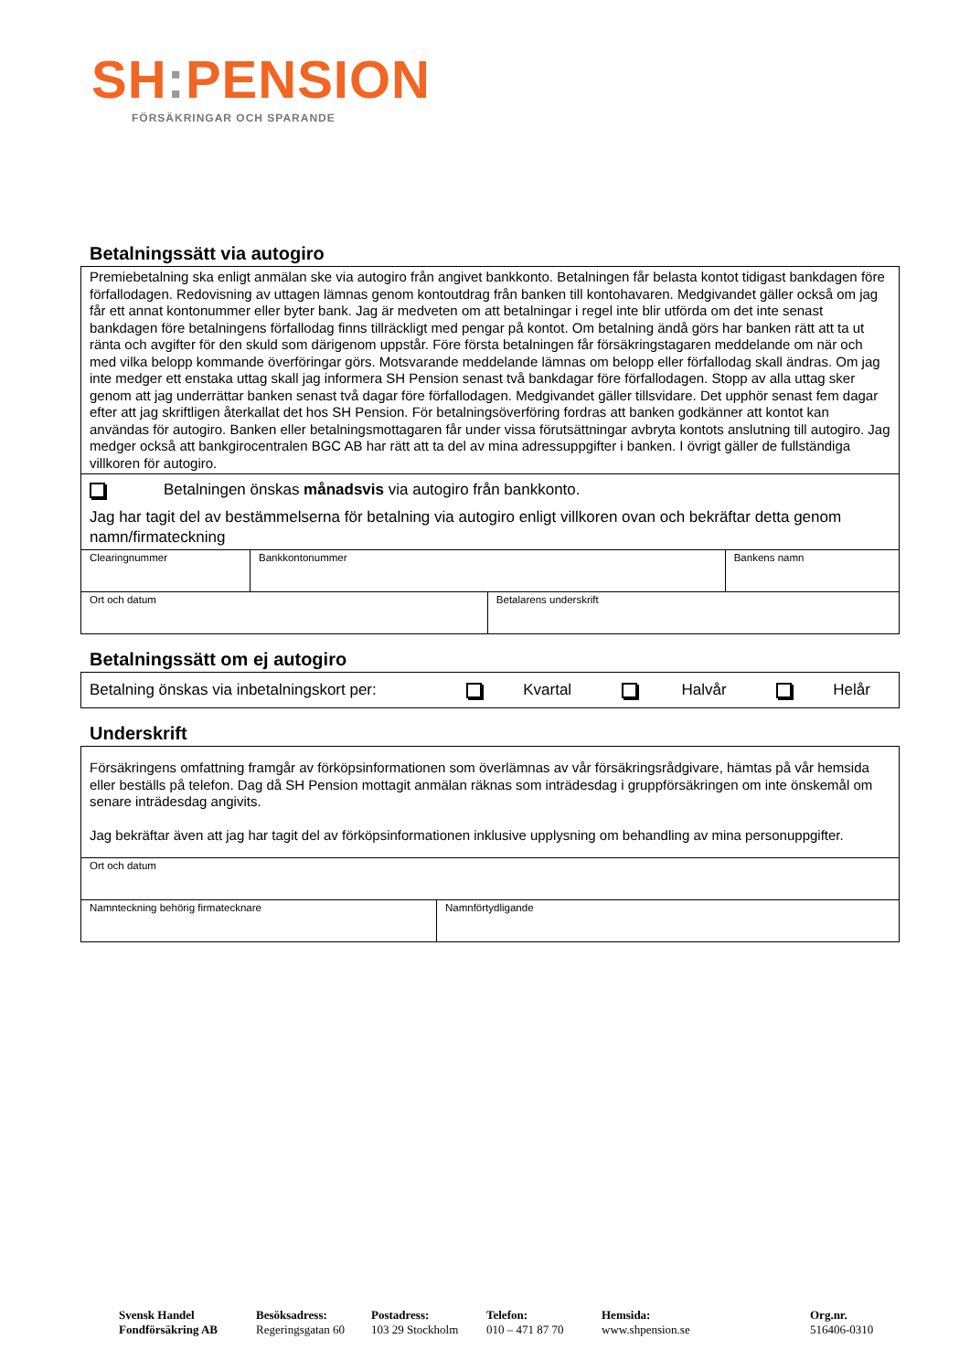SH: PENSION
FÖRSÄKRINGAR OCH SPARANDE
Betalningssätt via autogiro
| Premiebetalning ska enligt anmälan ske via autogiro från angivet bankkonto. Betalningen får belasta kontot tidigast bankdagen före förfallodagen. Redovisning av uttagen lämnas genom kontoutdrag från banken till kontohavaren. Medgivandet gäller också om jag får ett annat kontonummer eller byter bank. Jag är medveten om att betalningar i regel inte blir utförda om det inte senast bankdagen före betalningens förfallodag finns tillräckligt med pengar på kontot. Om betalning ändå görs har banken rätt att ta ut ränta och avgifter för den skuld som därigenom uppstår. Före första betalningen får försäkringstagaren meddelande om när och med vilka belopp kommande överföringar görs. Motsvarande meddelande lämnas om belopp eller förfallodag skall ändras. Om jag inte medger ett enstaka uttag skall jag informera SH Pension senast två bankdagar före förfallodagen. Stopp av alla uttag sker genom att jag underrättar banken senast två dagar före förfallodagen. Medgivandet gäller tillsvidare. Det upphör senast fem dagar efter att jag skriftligen återkallat det hos SH Pension. För betalningsöverföring fordras att banken godkänner att kontot kan användas för autogiro. Banken eller betalningsmottagaren får under vissa förutsättningar avbryta kontots anslutning till autogiro. Jag medger också att bankgirocentralen BGC AB har rätt att ta del av mina adressuppgifter i banken. I övrigt gäller de fullständiga villkoren för autogiro. | | | |
| Betalningen önskas månadsvis via autogiro från bankkonto. Jag har tagit del av bestämmelserna för betalning via autogiro enligt villkoren ovan och bekräftar detta genom namn/firmateckning | | | |
| Clearingnummer | Bankkontonummer | | Bankens namn |
| Ort och datum | | Betalarens underskrift | |
Betalningssätt om ej autogiro
| Betalning önskas via inbetalningskort per: Kvartal Halvår Helår |
Underskrift
| Försäkringens omfattning framgår av förköpsinformationen som överlämnas av vår försäkringsrådgivare, hämtas på vår hemsida eller beställs på telefon. Dag då SH Pension mottagit anmälan räknas som inträdesdag i gruppförsäkringen om inte önskemål om senare inträdesdag angivits. Jag bekräftar även att jag har tagit del av förköpsinformationen inklusive upplysning om behandling av mina personuppgifter. | |
| Ort och datum | |
| Namnteckning behörig firmatecknare | Namnförtydligande |
Svensk Handel
Fondförsäkring AB
Besöksadress:
Regeringsgatan 60
Postadress:
103 29 Stockholm
Telefon:
010 – 471 87 70
Hemsida:
www.shpension.se
Org.nr.
516406-0310